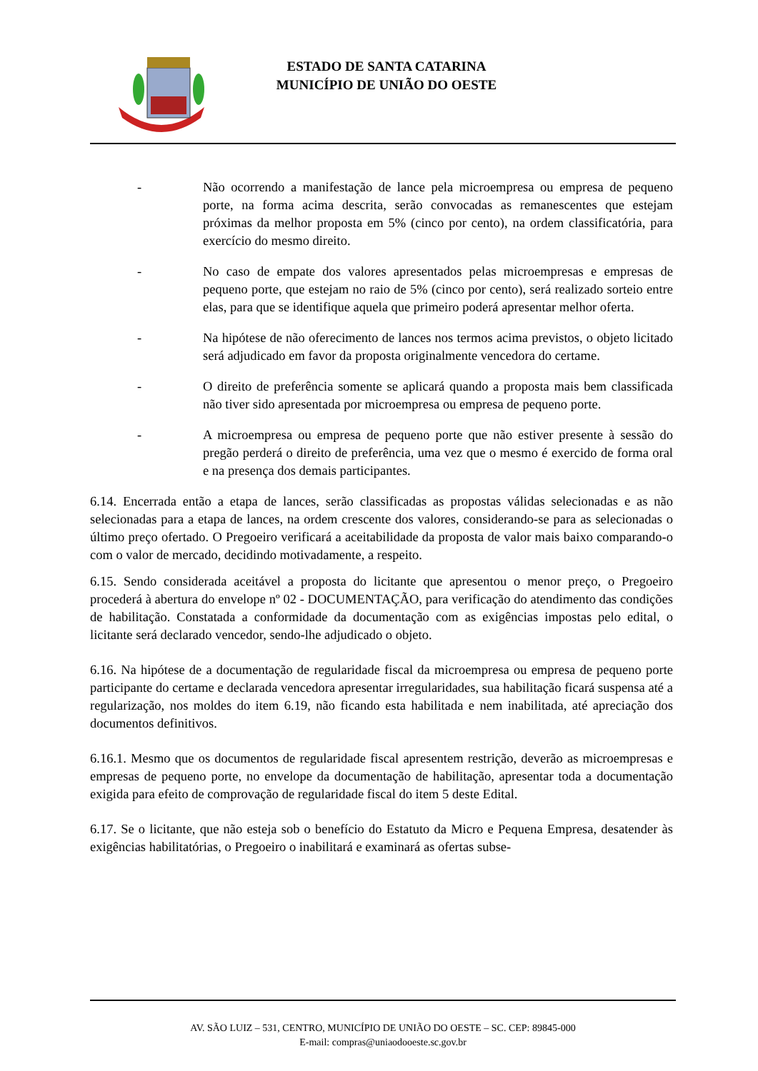ESTADO DE SANTA CATARINA
MUNICÍPIO DE UNIÃO DO OESTE
- Não ocorrendo a manifestação de lance pela microempresa ou empresa de pequeno porte, na forma acima descrita, serão convocadas as remanescentes que estejam próximas da melhor proposta em 5% (cinco por cento), na ordem classificatória, para exercício do mesmo direito.
- No caso de empate dos valores apresentados pelas microempresas e empresas de pequeno porte, que estejam no raio de 5% (cinco por cento), será realizado sorteio entre elas, para que se identifique aquela que primeiro poderá apresentar melhor oferta.
- Na hipótese de não oferecimento de lances nos termos acima previstos, o objeto licitado será adjudicado em favor da proposta originalmente vencedora do certame.
- O direito de preferência somente se aplicará quando a proposta mais bem classificada não tiver sido apresentada por microempresa ou empresa de pequeno porte.
- A microempresa ou empresa de pequeno porte que não estiver presente à sessão do pregão perderá o direito de preferência, uma vez que o mesmo é exercido de forma oral e na presença dos demais participantes.
6.14. Encerrada então a etapa de lances, serão classificadas as propostas válidas selecionadas e as não selecionadas para a etapa de lances, na ordem crescente dos valores, considerando-se para as selecionadas o último preço ofertado. O Pregoeiro verificará a aceitabilidade da proposta de valor mais baixo comparando-o com o valor de mercado, decidindo motivadamente, a respeito.
6.15. Sendo considerada aceitável a proposta do licitante que apresentou o menor preço, o Pregoeiro procederá à abertura do envelope nº 02 - DOCUMENTAÇÃO, para verificação do atendimento das condições de habilitação. Constatada a conformidade da documentação com as exigências impostas pelo edital, o licitante será declarado vencedor, sendo-lhe adjudicado o objeto.
6.16. Na hipótese de a documentação de regularidade fiscal da microempresa ou empresa de pequeno porte participante do certame e declarada vencedora apresentar irregularidades, sua habilitação ficará suspensa até a regularização, nos moldes do item 6.19, não ficando esta habilitada e nem inabilitada, até apreciação dos documentos definitivos.
6.16.1. Mesmo que os documentos de regularidade fiscal apresentem restrição, deverão as microempresas e empresas de pequeno porte, no envelope da documentação de habilitação, apresentar toda a documentação exigida para efeito de comprovação de regularidade fiscal do item 5 deste Edital.
6.17. Se o licitante, que não esteja sob o benefício do Estatuto da Micro e Pequena Empresa, desatender às exigências habilitatórias, o Pregoeiro o inabilitará e examinará as ofertas subse-
AV. SÃO LUIZ – 531, CENTRO, MUNICÍPIO DE UNIÃO DO OESTE – SC. CEP: 89845-000
E-mail: compras@uniaodooeste.sc.gov.br